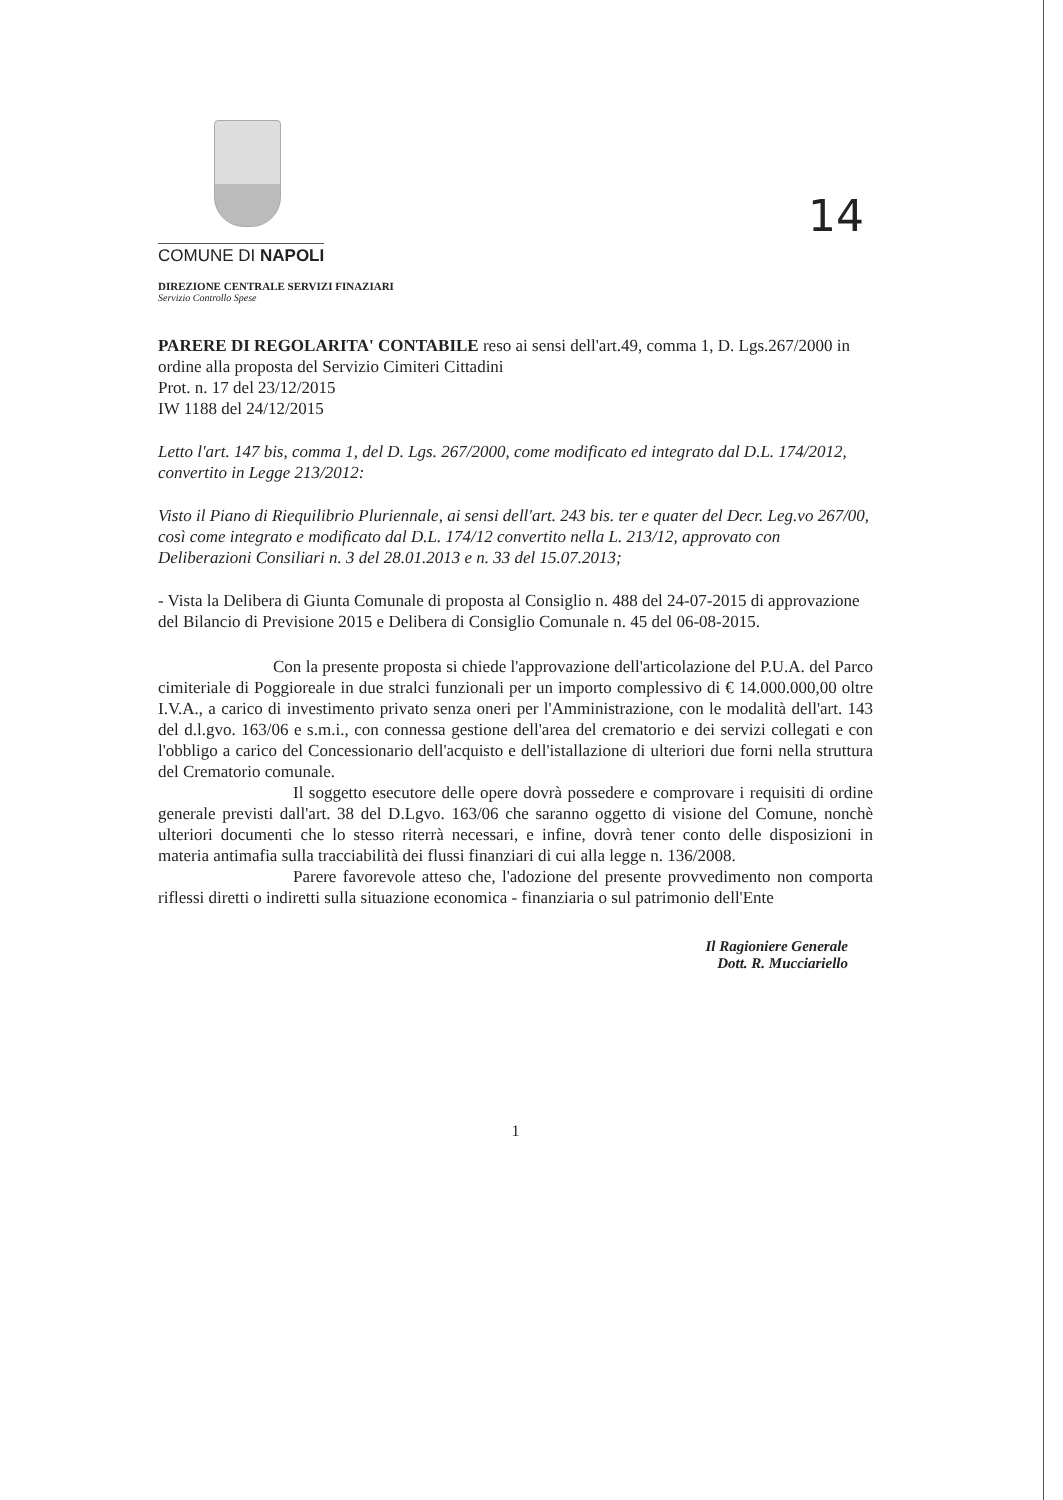14
COMUNE DI NAPOLI
DIREZIONE CENTRALE SERVIZI FINAZIARI
Servizio Controllo Spese
PARERE DI REGOLARITA' CONTABILE reso ai sensi dell'art.49, comma 1, D. Lgs.267/2000 in ordine alla proposta del Servizio Cimiteri Cittadini
Prot. n. 17 del 23/12/2015
IW 1188 del 24/12/2015
Letto l'art. 147 bis, comma 1, del D. Lgs. 267/2000, come modificato ed integrato dal D.L. 174/2012, convertito in Legge 213/2012:
Visto il Piano di Riequilibrio Pluriennale, ai sensi dell'art. 243 bis. ter e quater del Decr. Leg.vo 267/00, così come integrato e modificato dal D.L. 174/12 convertito nella L. 213/12, approvato con Deliberazioni Consiliari n. 3 del 28.01.2013 e n. 33 del 15.07.2013;
- Vista la Delibera di Giunta Comunale di proposta al Consiglio n. 488 del 24-07-2015 di approvazione del Bilancio di Previsione 2015 e Delibera di Consiglio Comunale n. 45 del 06-08-2015.
Con la presente proposta si chiede l'approvazione dell'articolazione del P.U.A. del Parco cimiteriale di Poggioreale in due stralci funzionali per un importo complessivo di € 14.000.000,00 oltre I.V.A., a carico di investimento privato senza oneri per l'Amministrazione, con le modalità dell'art. 143 del d.l.gvo. 163/06 e s.m.i., con connessa gestione dell'area del crematorio e dei servizi collegati e con l'obbligo a carico del Concessionario dell'acquisto e dell'istallazione di ulteriori due forni nella struttura del Crematorio comunale.
Il soggetto esecutore delle opere dovrà possedere e comprovare i requisiti di ordine generale previsti dall'art. 38 del D.Lgvo. 163/06 che saranno oggetto di visione del Comune, nonchè ulteriori documenti che lo stesso riterrà necessari, e infine, dovrà tener conto delle disposizioni in materia antimafia sulla tracciabilità dei flussi finanziari di cui alla legge n. 136/2008.
Parere favorevole atteso che, l'adozione del presente provvedimento non comporta riflessi diretti o indiretti sulla situazione economica - finanziaria o sul patrimonio dell'Ente
Il Ragioniere Generale
Dott. R. Mucciariello
1